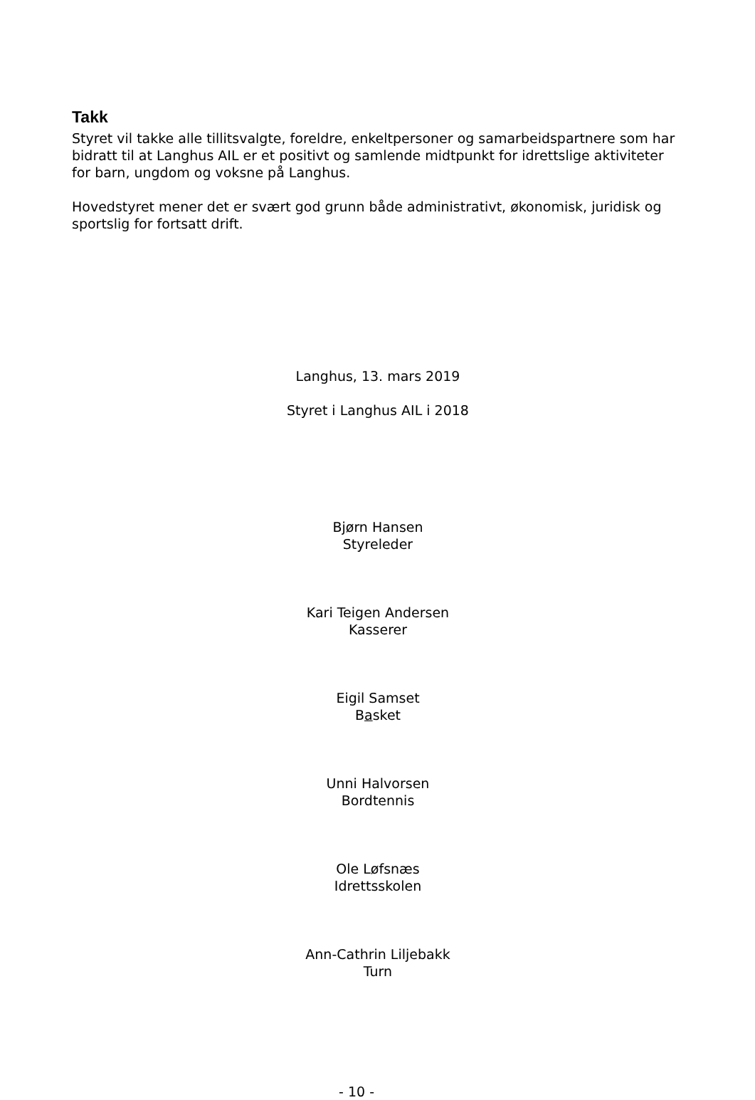Takk
Styret vil takke alle tillitsvalgte, foreldre, enkeltpersoner og samarbeidspartnere som har bidratt til at Langhus AIL er et positivt og samlende midtpunkt for idrettslige aktiviteter for barn, ungdom og voksne på Langhus.
Hovedstyret mener det er svært god grunn både administrativt, økonomisk, juridisk og sportslig for fortsatt drift.
Langhus, 13. mars 2019
Styret i Langhus AIL i 2018
Bjørn Hansen
Styreleder
Kari Teigen Andersen
Kasserer
Eigil Samset
Basket
Unni Halvorsen
Bordtennis
Ole Løfsnæs
Idrettsskolen
Ann-Cathrin Liljebakk
Turn
- 10 -